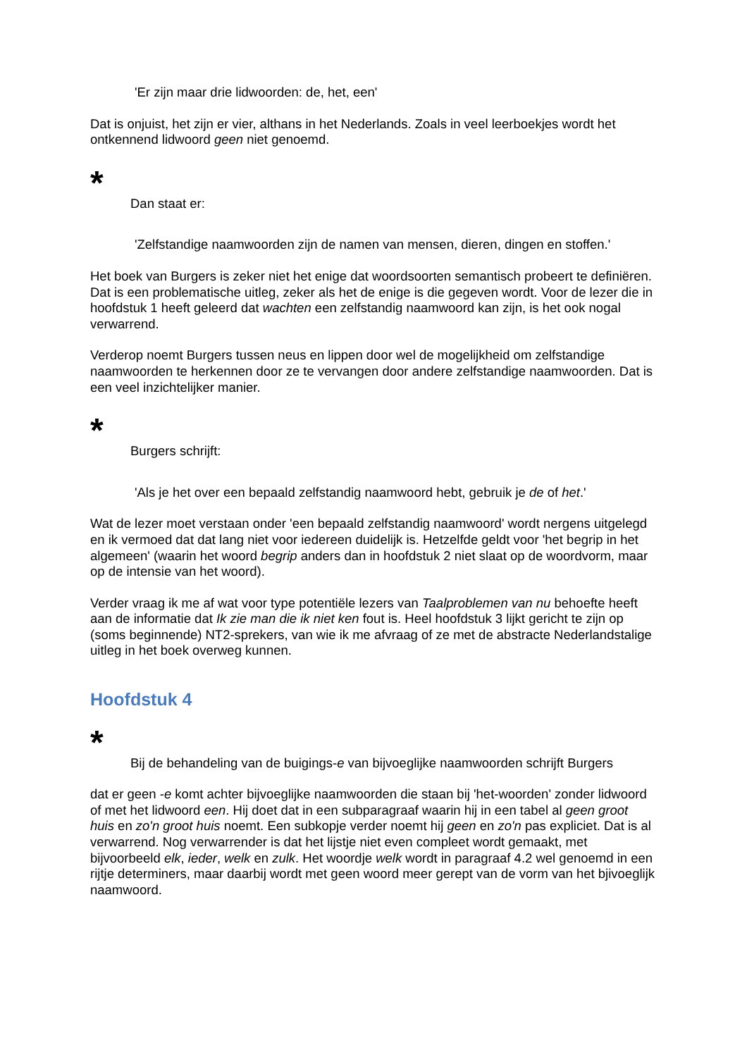'Er zijn maar drie lidwoorden: de, het, een'
Dat is onjuist, het zijn er vier, althans in het Nederlands. Zoals in veel leerboekjes wordt het ontkennend lidwoord geen niet genoemd.
*
Dan staat er:
'Zelfstandige naamwoorden zijn de namen van mensen, dieren, dingen en stoffen.'
Het boek van Burgers is zeker niet het enige dat woordsoorten semantisch probeert te definiëren. Dat is een problematische uitleg, zeker als het de enige is die gegeven wordt. Voor de lezer die in hoofdstuk 1 heeft geleerd dat wachten een zelfstandig naamwoord kan zijn, is het ook nogal verwarrend.
Verderop noemt Burgers tussen neus en lippen door wel de mogelijkheid om zelfstandige naamwoorden te herkennen door ze te vervangen door andere zelfstandige naamwoorden. Dat is een veel inzichtelijker manier.
*
Burgers schrijft:
'Als je het over een bepaald zelfstandig naamwoord hebt, gebruik je de of het.'
Wat de lezer moet verstaan onder 'een bepaald zelfstandig naamwoord' wordt nergens uitgelegd en ik vermoed dat dat lang niet voor iedereen duidelijk is. Hetzelfde geldt voor 'het begrip in het algemeen' (waarin het woord begrip anders dan in hoofdstuk 2 niet slaat op de woordvorm, maar op de intensie van het woord).
Verder vraag ik me af wat voor type potentiële lezers van Taalproblemen van nu behoefte heeft aan de informatie dat Ik zie man die ik niet ken fout is. Heel hoofdstuk 3 lijkt gericht te zijn op (soms beginnende) NT2-sprekers, van wie ik me afvraag of ze met de abstracte Nederlandstalige uitleg in het boek overweg kunnen.
Hoofdstuk 4
*
Bij de behandeling van de buigings-e van bijvoeglijke naamwoorden schrijft Burgers
dat er geen -e komt achter bijvoeglijke naamwoorden die staan bij 'het-woorden' zonder lidwoord of met het lidwoord een. Hij doet dat in een subparagraaf waarin hij in een tabel al geen groot huis en zo'n groot huis noemt. Een subkopje verder noemt hij geen en zo'n pas expliciet. Dat is al verwarrend. Nog verwarrender is dat het lijstje niet even compleet wordt gemaakt, met bijvoorbeeld elk, ieder, welk en zulk. Het woordje welk wordt in paragraaf 4.2 wel genoemd in een rijtje determiners, maar daarbij wordt met geen woord meer gerept van de vorm van het bjivoeglijk naamwoord.